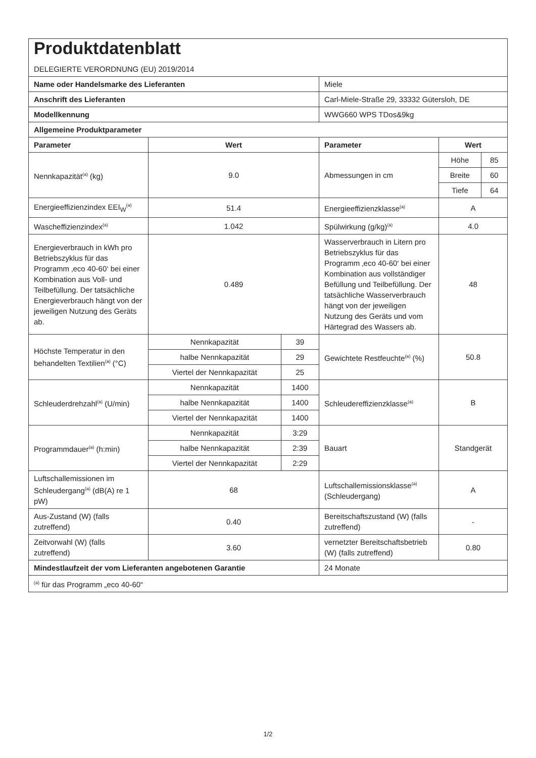| Produktdatenblatt DELEGIERTE VERORDNUNG (EU) 2019/2014 | | | | | |
| Name oder Handelsmarke des Lieferanten | | | Miele | | |
| Anschrift des Lieferanten | | | Carl-Miele-Straße 29, 33332 Gütersloh, DE | | |
| Modellkennung | | | WWG660 WPS TDos&9kg | | |
| Allgemeine Produktparameter | | | | | |
| Parameter | Wert | | Parameter | Wert | |
| Nennkapazität<sup>(a)</sup> (kg) | 9.0 | | Abmessungen in cm | Höhe | 85 |
| | | | | Breite | 60 |
| | | | | Tiefe | 64 |
| Energieeffizienzindex EEI<sub>W</sub><sup>(a)</sup> | 51.4 | | Energieeffizienzklasse<sup>(a)</sup> | A | |
| Wascheffizienzindex<sup>(a)</sup> | 1.042 | | Spülwirkung (g/kg)<sup>(a)</sup> | 4.0 | |
| Energieverbrauch in kWh pro Betriebszyklus für das Programm ‚eco 40-60‘ bei einer Kombination aus Voll- und Teilbefüllung. Der tatsächliche Energieverbrauch hängt von der jeweiligen Nutzung des Geräts ab. | 0.489 | | Wasserverbrauch in Litern pro Betriebszyklus für das Programm ‚eco 40-60‘ bei einer Kombination aus vollständiger Befüllung und Teilbefüllung. Der tatsächliche Wasserverbrauch hängt von der jeweiligen Nutzung des Geräts und vom Härtegrad des Wassers ab. | 48 | |
| Höchste Temperatur in den behandelten Textilien<sup>(a)</sup> (°C) | Nennkapazität | 39 | Gewichtete Restfeuchte<sup>(a)</sup> (%) | 50.8 | |
| | halbe Nennkapazität | 29 | | | |
| | Viertel der Nennkapazität | 25 | | | |
| Schleuderdrehzahl<sup>(a)</sup> (U/min) | Nennkapazität | 1400 | Schleudereffizienzklasse<sup>(a)</sup> | B | |
| | halbe Nennkapazität | 1400 | | | |
| | Viertel der Nennkapazität | 1400 | | | |
| Programmdauer<sup>(a)</sup> (h:min) | Nennkapazität | 3:29 | Bauart | Standgerät | |
| | halbe Nennkapazität | 2:39 | | | |
| | Viertel der Nennkapazität | 2:29 | | | |
| Luftschallemissionen im Schleudergang<sup>(a)</sup> (dB(A) re 1 pW) | 68 | | Luftschallemissionsklasse<sup>(a)</sup> (Schleudergang) | A | |
| Aus-Zustand (W) (falls zutreffend) | 0.40 | | Bereitschaftszustand (W) (falls zutreffend) | - | |
| Zeitvorwahl (W) (falls zutreffend) | 3.60 | | vernetzter Bereitschaftsbetrieb (W) (falls zutreffend) | 0.80 | |
| Mindestlaufzeit der vom Lieferanten angebotenen Garantie | | | 24 Monate | | |
| <sup>(a)</sup> für das Programm „eco 40-60“ | | | | | |
1/2